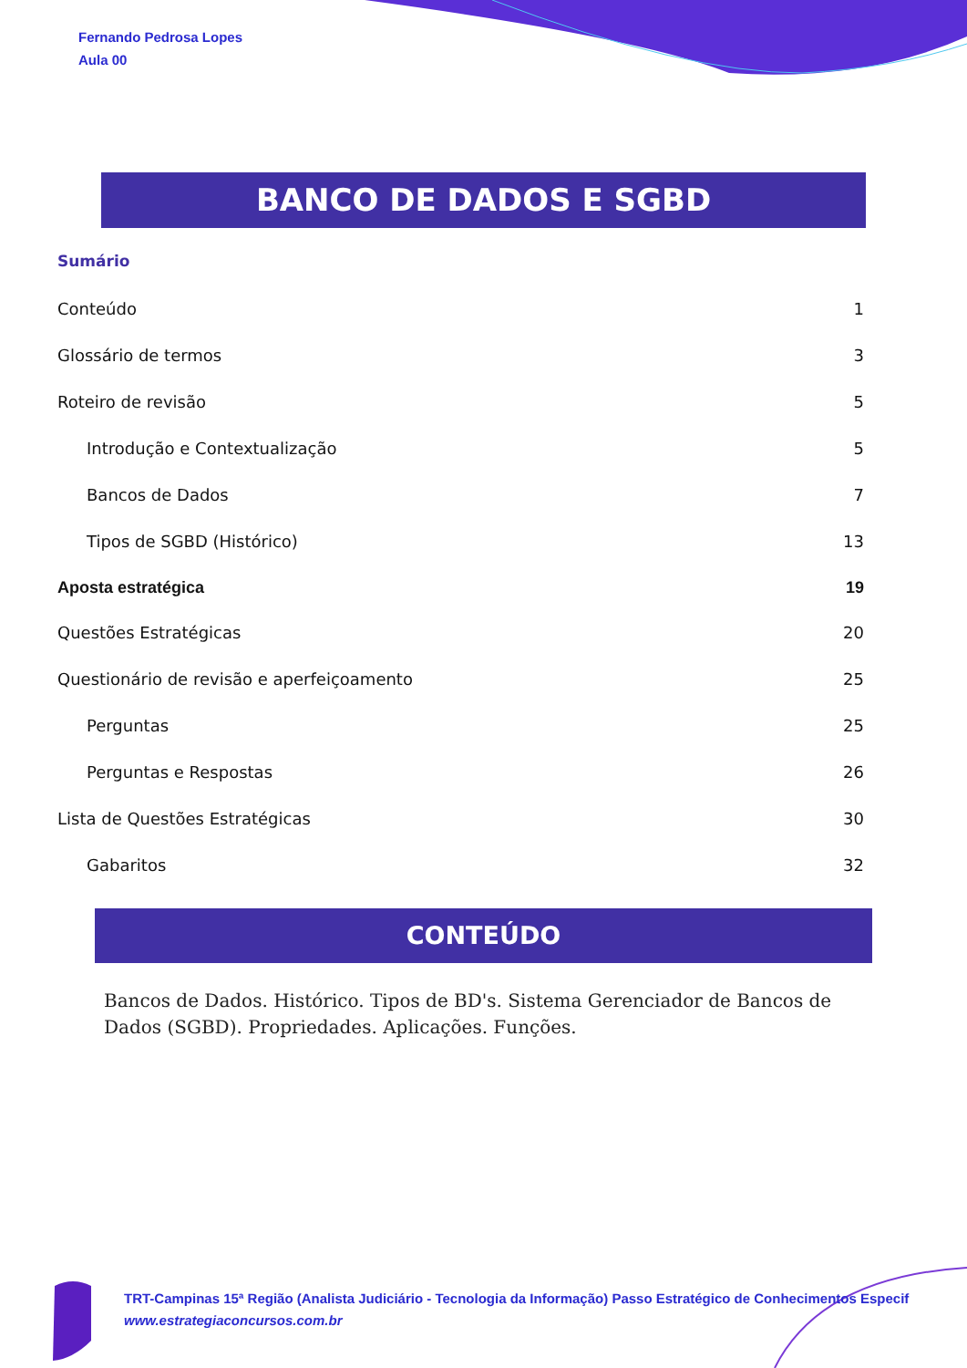Fernando Pedrosa Lopes
Aula 00
BANCO DE DADOS E SGBD
Sumário
Conteúdo 1
Glossário de termos 3
Roteiro de revisão 5
Introdução e Contextualização 5
Bancos de Dados 7
Tipos de SGBD (Histórico) 13
Aposta estratégica 19
Questões Estratégicas 20
Questionário de revisão e aperfeiçoamento 25
Perguntas 25
Perguntas e Respostas 26
Lista de Questões Estratégicas 30
Gabaritos 32
CONTEÚDO
Bancos de Dados. Histórico. Tipos de BD's. Sistema Gerenciador de Bancos de Dados (SGBD). Propriedades. Aplicações. Funções.
TRT-Campinas 15ª Região (Analista Judiciário - Tecnologia da Informação) Passo Estratégico de Conhecimentos Especif
www.estrategiaconcursos.com.br